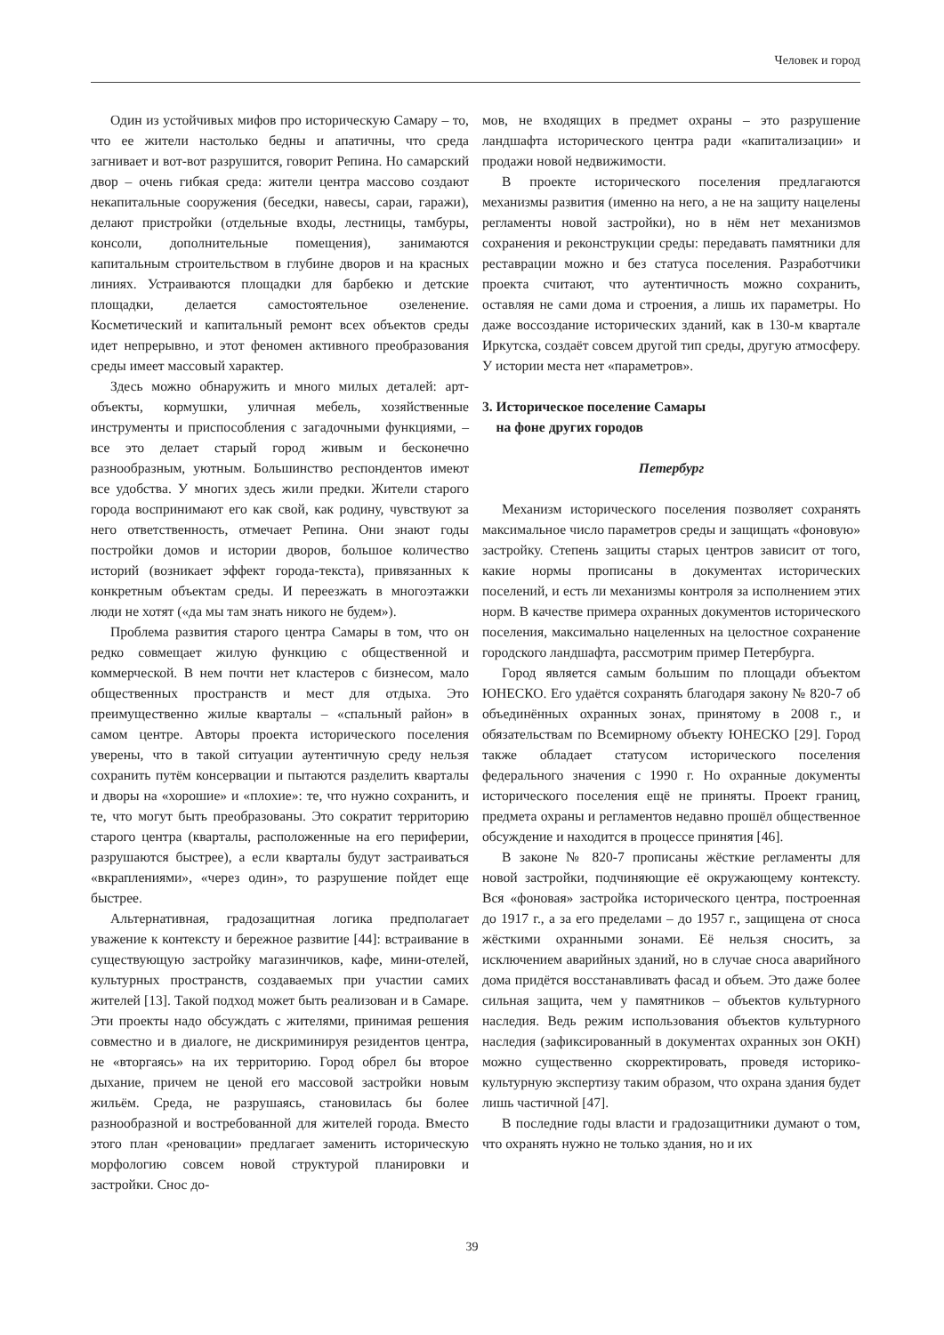Человек и город
Один из устойчивых мифов про историческую Самару – то, что ее жители настолько бедны и апатичны, что среда загнивает и вот-вот разрушится, говорит Репина. Но самарский двор – очень гибкая среда: жители центра массово создают некапитальные сооружения (беседки, навесы, сараи, гаражи), делают пристройки (отдельные входы, лестницы, тамбуры, консоли, дополнительные помещения), занимаются капитальным строительством в глубине дворов и на красных линиях. Устраиваются площадки для барбекю и детские площадки, делается самостоятельное озеленение. Косметический и капитальный ремонт всех объектов среды идет непрерывно, и этот феномен активного преобразования среды имеет массовый характер.
Здесь можно обнаружить и много милых деталей: арт-объекты, кормушки, уличная мебель, хозяйственные инструменты и приспособления с загадочными функциями, – все это делает старый город живым и бесконечно разнообразным, уютным. Большинство респондентов имеют все удобства. У многих здесь жили предки. Жители старого города воспринимают его как свой, как родину, чувствуют за него ответственность, отмечает Репина. Они знают годы постройки домов и истории дворов, большое количество историй (возникает эффект города-текста), привязанных к конкретным объектам среды. И переезжать в многоэтажки люди не хотят («да мы там знать никого не будем»).
Проблема развития старого центра Самары в том, что он редко совмещает жилую функцию с общественной и коммерческой. В нем почти нет кластеров с бизнесом, мало общественных пространств и мест для отдыха. Это преимущественно жилые кварталы – «спальный район» в самом центре. Авторы проекта исторического поселения уверены, что в такой ситуации аутентичную среду нельзя сохранить путём консервации и пытаются разделить кварталы и дворы на «хорошие» и «плохие»: те, что нужно сохранить, и те, что могут быть преобразованы. Это сократит территорию старого центра (кварталы, расположенные на его периферии, разрушаются быстрее), а если кварталы будут застраиваться «вкраплениями», «через один», то разрушение пойдет еще быстрее.
Альтернативная, градозащитная логика предполагает уважение к контексту и бережное развитие [44]: встраивание в существующую застройку магазинчиков, кафе, мини-отелей, культурных пространств, создаваемых при участии самих жителей [13]. Такой подход может быть реализован и в Самаре. Эти проекты надо обсуждать с жителями, принимая решения совместно и в диалоге, не дискриминируя резидентов центра, не «вторгаясь» на их территорию. Город обрел бы второе дыхание, причем не ценой его массовой застройки новым жильём. Среда, не разрушаясь, становилась бы более разнообразной и востребованной для жителей города. Вместо этого план «реновации» предлагает заменить историческую морфологию совсем новой структурой планировки и застройки. Снос до-
мов, не входящих в предмет охраны – это разрушение ландшафта исторического центра ради «капитализации» и продажи новой недвижимости.
В проекте исторического поселения предлагаются механизмы развития (именно на него, а не на защиту нацелены регламенты новой застройки), но в нём нет механизмов сохранения и реконструкции среды: передавать памятники для реставрации можно и без статуса поселения. Разработчики проекта считают, что аутентичность можно сохранить, оставляя не сами дома и строения, а лишь их параметры. Но даже воссоздание исторических зданий, как в 130-м квартале Иркутска, создаёт совсем другой тип среды, другую атмосферу. У истории места нет «параметров».
3. Историческое поселение Самары
на фоне других городов
Петербург
Механизм исторического поселения позволяет сохранять максимальное число параметров среды и защищать «фоновую» застройку. Степень защиты старых центров зависит от того, какие нормы прописаны в документах исторических поселений, и есть ли механизмы контроля за исполнением этих норм. В качестве примера охранных документов исторического поселения, максимально нацеленных на целостное сохранение городского ландшафта, рассмотрим пример Петербурга.
Город является самым большим по площади объектом ЮНЕСКО. Его удаётся сохранять благодаря закону № 820-7 об объединённых охранных зонах, принятому в 2008 г., и обязательствам по Всемирному объекту ЮНЕСКО [29]. Город также обладает статусом исторического поселения федерального значения с 1990 г. Но охранные документы исторического поселения ещё не приняты. Проект границ, предмета охраны и регламентов недавно прошёл общественное обсуждение и находится в процессе принятия [46].
В законе № 820-7 прописаны жёсткие регламенты для новой застройки, подчиняющие её окружающему контексту. Вся «фоновая» застройка исторического центра, построенная до 1917 г., а за его пределами – до 1957 г., защищена от сноса жёсткими охранными зонами. Её нельзя сносить, за исключением аварийных зданий, но в случае сноса аварийного дома придётся восстанавливать фасад и объем. Это даже более сильная защита, чем у памятников – объектов культурного наследия. Ведь режим использования объектов культурного наследия (зафиксированный в документах охранных зон ОКН) можно существенно скорректировать, проведя историко-культурную экспертизу таким образом, что охрана здания будет лишь частичной [47].
В последние годы власти и градозащитники думают о том, что охранять нужно не только здания, но и их
39